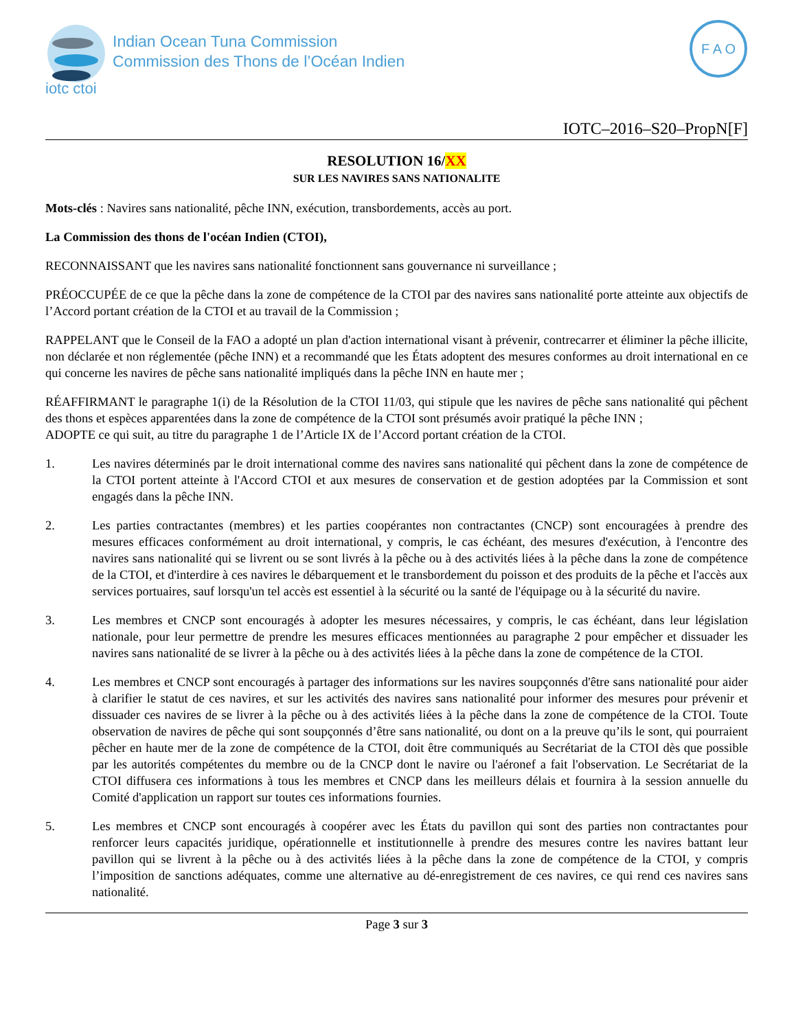iotc ctoi
Indian Ocean Tuna Commission
Commission des Thons de l’Océan Indien
F A O
IOTC–2016–S20–PropN[F]
RESOLUTION 16/XX
SUR LES NAVIRES SANS NATIONALITE
Mots-clés : Navires sans nationalité, pêche INN, exécution, transbordements, accès au port.
La Commission des thons de l'océan Indien (CTOI),
RECONNAISSANT que les navires sans nationalité fonctionnent sans gouvernance ni surveillance ;
PRÉOCCUPÉE de ce que la pêche dans la zone de compétence de la CTOI par des navires sans nationalité porte atteinte aux objectifs de l’Accord portant création de la CTOI et au travail de la Commission ;
RAPPELANT que le Conseil de la FAO a adopté un plan d'action international visant à prévenir, contrecarrer et éliminer la pêche illicite, non déclarée et non réglementée (pêche INN) et a recommandé que les États adoptent des mesures conformes au droit international en ce qui concerne les navires de pêche sans nationalité impliqués dans la pêche INN en haute mer ;
RÉAFFIRMANT le paragraphe 1(i) de la Résolution de la CTOI 11/03, qui stipule que les navires de pêche sans nationalité qui pêchent des thons et espèces apparentées dans la zone de compétence de la CTOI sont présumés avoir pratiqué la pêche INN ;
ADOPTE ce qui suit, au titre du paragraphe 1 de l’Article IX de l’Accord portant création de la CTOI.
1. Les navires déterminés par le droit international comme des navires sans nationalité qui pêchent dans la zone de compétence de la CTOI portent atteinte à l'Accord CTOI et aux mesures de conservation et de gestion adoptées par la Commission et sont engagés dans la pêche INN.
2. Les parties contractantes (membres) et les parties coopérantes non contractantes (CNCP) sont encouragées à prendre des mesures efficaces conformément au droit international, y compris, le cas échéant, des mesures d'exécution, à l'encontre des navires sans nationalité qui se livrent ou se sont livrés à la pêche ou à des activités liées à la pêche dans la zone de compétence de la CTOI, et d'interdire à ces navires le débarquement et le transbordement du poisson et des produits de la pêche et l'accès aux services portuaires, sauf lorsqu'un tel accès est essentiel à la sécurité ou la santé de l'équipage ou à la sécurité du navire.
3. Les membres et CNCP sont encouragés à adopter les mesures nécessaires, y compris, le cas échéant, dans leur législation nationale, pour leur permettre de prendre les mesures efficaces mentionnées au paragraphe 2 pour empêcher et dissuader les navires sans nationalité de se livrer à la pêche ou à des activités liées à la pêche dans la zone de compétence de la CTOI.
4. Les membres et CNCP sont encouragés à partager des informations sur les navires soupçonnés d'être sans nationalité pour aider à clarifier le statut de ces navires, et sur les activités des navires sans nationalité pour informer des mesures pour prévenir et dissuader ces navires de se livrer à la pêche ou à des activités liées à la pêche dans la zone de compétence de la CTOI. Toute observation de navires de pêche qui sont soupçonnés d’être sans nationalité, ou dont on a la preuve qu’ils le sont, qui pourraient pêcher en haute mer de la zone de compétence de la CTOI, doit être communiqués au Secrétariat de la CTOI dès que possible par les autorités compétentes du membre ou de la CNCP dont le navire ou l'aéronef a fait l'observation. Le Secrétariat de la CTOI diffusera ces informations à tous les membres et CNCP dans les meilleurs délais et fournira à la session annuelle du Comité d'application un rapport sur toutes ces informations fournies.
5. Les membres et CNCP sont encouragés à coopérer avec les États du pavillon qui sont des parties non contractantes pour renforcer leurs capacités juridique, opérationnelle et institutionnelle à prendre des mesures contre les navires battant leur pavillon qui se livrent à la pêche ou à des activités liées à la pêche dans la zone de compétence de la CTOI, y compris l’imposition de sanctions adéquates, comme une alternative au dé-enregistrement de ces navires, ce qui rend ces navires sans nationalité.
Page 3 sur 3